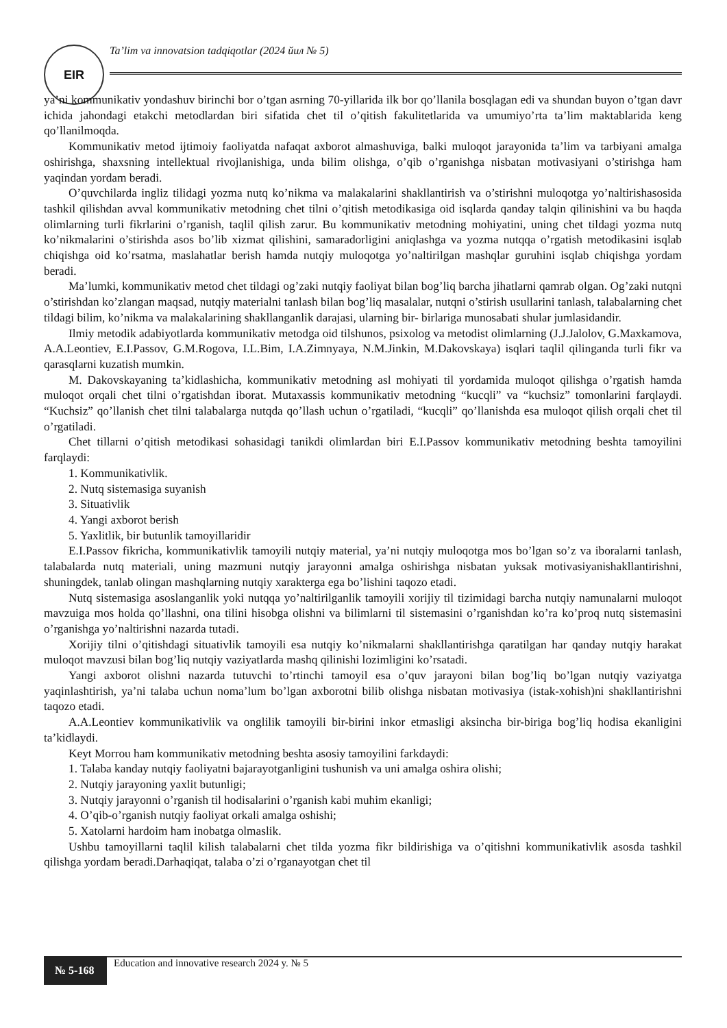EIR
Ta’lim va innovatsion tadqiqotlar (2024 йил № 5)
ya’ni kommunikativ yondashuv birinchi bor o’tgan asrning 70-yillarida ilk bor qo’llanila bosqlagan edi va shundan buyon o’tgan davr ichida jahondagi etakchi metodlardan biri sifatida chet til o’qitish fakulitetlarida va umumiyo’rta ta’lim maktablarida keng qo’llanilmoqda.
Kommunikativ metod ijtimoiy faoliyatda nafaqat axborot almashuviga, balki muloqot jarayonida ta’lim va tarbiyani amalga oshirishga, shaxsning intellektual rivojlanishiga, unda bilim olishga, o’qib o’rganishga nisbatan motivasiyani o’stirishga ham yaqindan yordam beradi.
O’quvchilarda ingliz tilidagi yozma nutq ko’nikma va malakalarini shakllantirish va o’stirishni muloqotga yo’naltirishasosida tashkil qilishdan avval kommunikativ metodning chet tilni o’qitish metodikasiga oid isqlarda qanday talqin qilinishini va bu haqda olimlarning turli fikrlarini o’rganish, taqlil qilish zarur. Bu kommunikativ metodning mohiyatini, uning chet tildagi yozma nutq ko’nikmalarini o’stirishda asos bo’lib xizmat qilishini, samaradorligini aniqlashga va yozma nutqqa o’rgatish metodikasini isqlab chiqishga oid ko’rsatma, maslahatlar berish hamda nutqiy muloqotga yo’naltirilgan mashqlar guruhini isqlab chiqishga yordam beradi.
Ma’lumki, kommunikativ metod chet tildagi og’zaki nutqiy faoliyat bilan bog’liq barcha jihatlarni qamrab olgan. Og’zaki nutqni o’stirishdan ko’zlangan maqsad, nutqiy materialni tanlash bilan bog’liq masalalar, nutqni o’stirish usullarini tanlash, talabalarning chet tildagi bilim, ko’nikma va malakalarining shakllanganlik darajasi, ularning bir- birlariga munosabati shular jumlasidandir.
Ilmiy metodik adabiyotlarda kommunikativ metodga oid tilshunos, psixolog va metodist olimlarning (J.J.Jalolov, G.Maxkamova, A.A.Leontiev, E.I.Passov, G.M.Rogova, I.L.Bim, I.A.Zimnyaya, N.M.Jinkin, M.Dakovskaya) isqlari taqlil qilinganda turli fikr va qarasqlarni kuzatish mumkin.
M. Dakovskayaning ta’kidlashicha, kommunikativ metodning asl mohiyati til yordamida muloqot qilishga o’rgatish hamda muloqot orqali chet tilni o’rgatishdan iborat. Mutaxassis kommunikativ metodning “kucqli” va “kuchsiz” tomonlarini farqlaydi. “Kuchsiz” qo’llanish chet tilni talabalarga nutqda qo’llash uchun o’rgatiladi, “kucqli” qo’llanishda esa muloqot qilish orqali chet til o’rgatiladi.
Chet tillarni o’qitish metodikasi sohasidagi tanikdi olimlardan biri E.I.Passov kommunikativ metodning beshta tamoyilini farqlaydi:
1. Kommunikativlik.
2. Nutq sistemasiga suyanish
3. Situativlik
4. Yangi axborot berish
5. Yaxlitlik, bir butunlik tamoyillaridir
E.I.Passov fikricha, kommunikativlik tamoyili nutqiy material, ya’ni nutqiy muloqotga mos bo’lgan so’z va iboralarni tanlash, talabalarda nutq materiali, uning mazmuni nutqiy jarayonni amalga oshirishga nisbatan yuksak motivasiyanishakllantirishni, shuningdek, tanlab olingan mashqlarning nutqiy xarakterga ega bo’lishini taqozo etadi.
Nutq sistemasiga asoslanganlik yoki nutqqa yo’naltirilganlik tamoyili xorijiy til tizimidagi barcha nutqiy namunalarni muloqot mavzuiga mos holda qo’llashni, ona tilini hisobga olishni va bilimlarni til sistemasini o’rganishdan ko’ra ko’proq nutq sistemasini o’rganishga yo’naltirishni nazarda tutadi.
Xorijiy tilni o’qitishdagi situativlik tamoyili esa nutqiy ko’nikmalarni shakllantirishga qaratilgan har qanday nutqiy harakat muloqot mavzusi bilan bog’liq nutqiy vaziyatlarda mashq qilinishi lozimligini ko’rsatadi.
Yangi axborot olishni nazarda tutuvchi to’rtinchi tamoyil esa o’quv jarayoni bilan bog’liq bo’lgan nutqiy vaziyatga yaqinlashtirish, ya’ni talaba uchun noma’lum bo’lgan axborotni bilib olishga nisbatan motivasiya (istak-xohish)ni shakllantirishni taqozo etadi.
A.A.Leontiev kommunikativlik va onglilik tamoyili bir-birini inkor etmasligi aksincha bir-biriga bog’liq hodisa ekanligini ta’kidlaydi.
Keyt Morrou ham kommunikativ metodning beshta asosiy tamoyilini farkdaydi:
1. Talaba kanday nutqiy faoliyatni bajarayotganligini tushunish va uni amalga oshira olishi;
2. Nutqiy jarayoning yaxlit butunligi;
3. Nutqiy jarayonni o’rganish til hodisalarini o’rganish kabi muhim ekanligi;
4. O’qib-o’rganish nutqiy faoliyat orkali amalga oshishi;
5. Xatolarni hardoim ham inobatga olmaslik.
Ushbu tamoyillarni taqlil kilish talabalarni chet tilda yozma fikr bildirishiga va o’qitishni kommunikativlik asosda tashkil qilishga yordam beradi.Darhaqiqat, talaba o’zi o’rganayotgan chet til
№ 5-168
Education and innovative research 2024 y. № 5